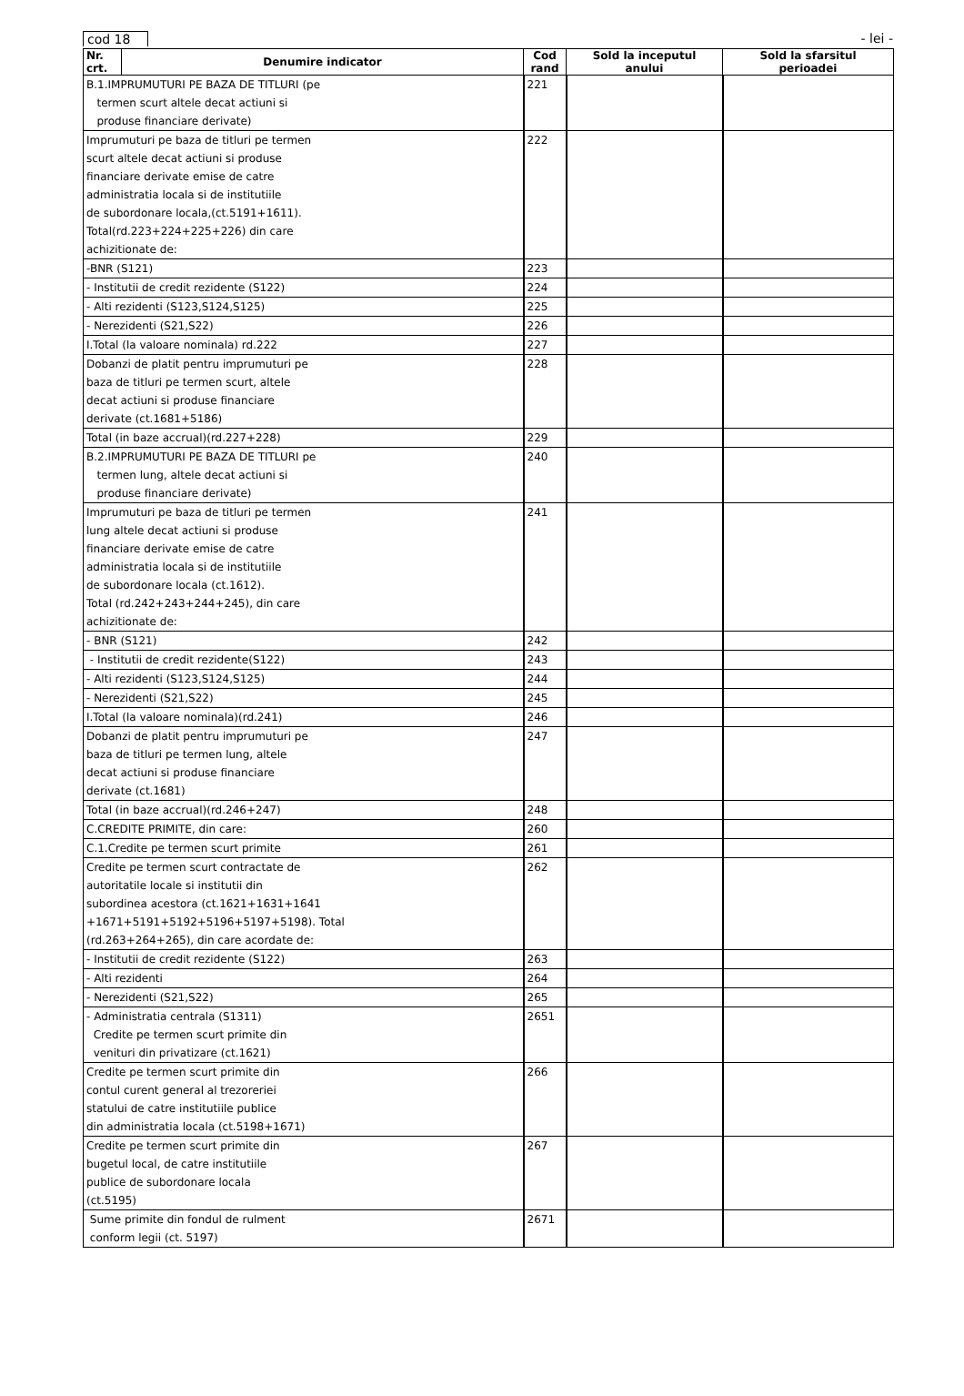cod 18 - lei -
| Nr. crt. | Denumire indicator | Cod rand | Sold la inceputul anului | Sold la sfarsitul perioadei |
| --- | --- | --- | --- | --- |
| B.1.IMPRUMUTURI PE BAZA DE TITLURI (pe termen scurt altele decat actiuni si produse financiare derivate) | | 221 | | |
| Imprumuturi pe baza de titluri pe termen scurt altele decat actiuni si produse financiare derivate emise de catre administratia locala si de institutiile de subordonare locala,(ct.5191+1611). Total(rd.223+224+225+226) din care achizitionate de: | | 222 | | |
| -BNR (S121) | | 223 | | |
| - Institutii de credit rezidente (S122) | | 224 | | |
| - Alti rezidenti (S123,S124,S125) | | 225 | | |
| - Nerezidenti (S21,S22) | | 226 | | |
| I.Total (la valoare nominala) rd.222 | | 227 | | |
| Dobanzi de platit pentru imprumuturi pe baza de titluri pe termen scurt, altele decat actiuni si produse financiare derivate (ct.1681+5186) | | 228 | | |
| Total (in baze accrual)(rd.227+228) | | 229 | | |
| B.2.IMPRUMUTURI PE BAZA DE TITLURI pe termen lung, altele decat actiuni si produse financiare derivate) | | 240 | | |
| Imprumuturi pe baza de titluri pe termen lung altele decat actiuni si produse financiare derivate emise de catre administratia locala si de institutiile de subordonare locala (ct.1612). Total (rd.242+243+244+245), din care achizitionate de: | | 241 | | |
| - BNR (S121) | | 242 | | |
| - Institutii de credit rezidente(S122) | | 243 | | |
| - Alti rezidenti (S123,S124,S125) | | 244 | | |
| - Nerezidenti (S21,S22) | | 245 | | |
| I.Total (la valoare nominala)(rd.241) | | 246 | | |
| Dobanzi de platit pentru imprumuturi pe baza de titluri pe termen lung, altele decat actiuni si produse financiare derivate (ct.1681) | | 247 | | |
| Total (in baze accrual)(rd.246+247) | | 248 | | |
| C.CREDITE PRIMITE, din care: | | 260 | | |
| C.1.Credite pe termen scurt primite | | 261 | | |
| Credite pe termen scurt contractate de autoritatile locale si institutii din subordinea acestora (ct.1621+1631+1641 +1671+5191+5192+5196+5197+5198). Total (rd.263+264+265), din care acordate de: | | 262 | | |
| - Institutii de credit rezidente (S122) | | 263 | | |
| - Alti rezidenti | | 264 | | |
| - Nerezidenti (S21,S22) | | 265 | | |
| - Administratia centrala (S1311) Credite pe termen scurt primite din venituri din privatizare (ct.1621) | | 2651 | | |
| Credite pe termen scurt primite din contul curent general al trezoreriei statului de catre institutiile publice din administratia locala (ct.5198+1671) | | 266 | | |
| Credite pe termen scurt primite din bugetul local, de catre institutiile publice de subordonare locala (ct.5195) | | 267 | | |
| Sume primite din fondul de rulment conform legii (ct. 5197) | | 2671 | | |